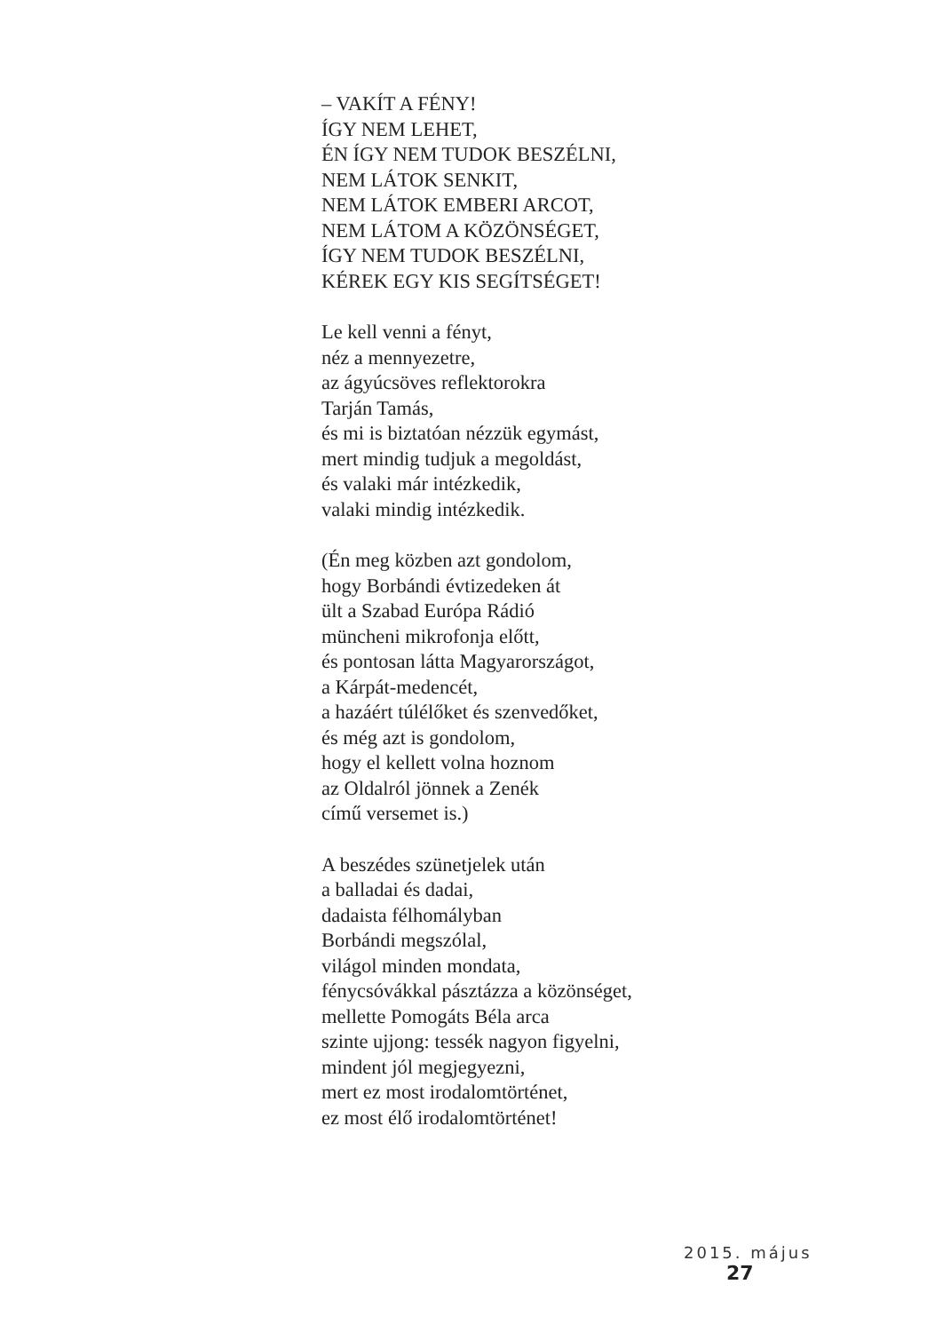– VAKÍT A FÉNY!
ÍGY NEM LEHET,
ÉN ÍGY NEM TUDOK BESZÉLNI,
NEM LÁTOK SENKIT,
NEM LÁTOK EMBERI ARCOT,
NEM LÁTOM A KÖZÖNSÉGET,
ÍGY NEM TUDOK BESZÉLNI,
KÉREK EGY KIS SEGÍTSÉGET!
Le kell venni a fényt,
néz a mennyezetre,
az ágyúcsöves reflektorokra
Tarján Tamás,
és mi is biztatóan nézzük egymást,
mert mindig tudjuk a megoldást,
és valaki már intézkedik,
valaki mindig intézkedik.
(Én meg közben azt gondolom,
hogy Borbándi évtizedeken át
ült a Szabad Európa Rádió
müncheni mikrofonja előtt,
és pontosan látta Magyarországot,
a Kárpát-medencét,
a hazáért túlélőket és szenvedőket,
és még azt is gondolom,
hogy el kellett volna hoznom
az Oldalról jönnek a Zenék
című versemet is.)
A beszédes szünetjelek után
a balladai és dadai,
dadaista félhomályban
Borbándi megszólal,
világol minden mondata,
fénycsóvákkal pásztázza a közönséget,
mellette Pomogáts Béla arca
szinte ujjong: tessék nagyon figyelni,
mindent jól megjegyezni,
mert ez most irodalomtörténet,
ez most élő irodalomtörténet!
2015. május 27